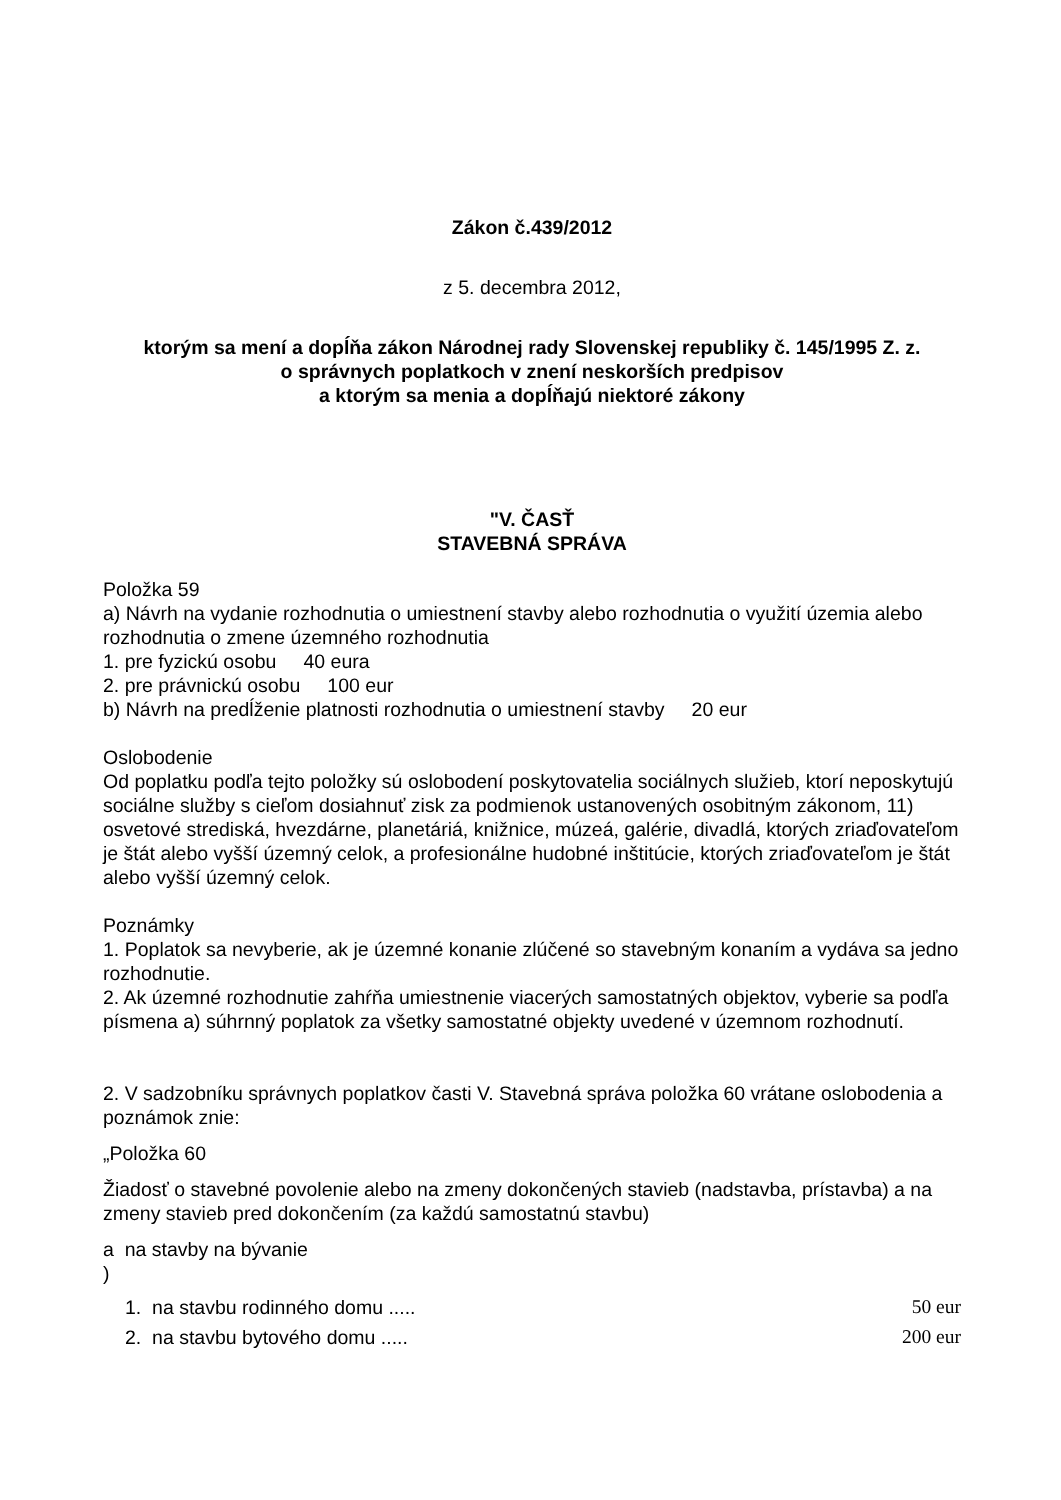Zákon č.439/2012
z 5. decembra 2012,
ktorým sa mení a dopĺňa zákon Národnej rady Slovenskej republiky č. 145/1995 Z. z.
o správnych poplatkoch v znení neskorších predpisov
a ktorým sa menia a dopĺňajú niektoré zákony
"V. ČASŤ
STAVEBNÁ SPRÁVA
Položka 59
a) Návrh na vydanie rozhodnutia o umiestnení stavby alebo rozhodnutia o využití územia alebo rozhodnutia o zmene územného rozhodnutia
1. pre fyzickú osobu 40 eura
2. pre právnickú osobu 100 eur
b) Návrh na predĺženie platnosti rozhodnutia o umiestnení stavby 20 eur
Oslobodenie
Od poplatku podľa tejto položky sú oslobodení poskytovatelia sociálnych služieb, ktorí neposkytujú sociálne služby s cieľom dosiahnuť zisk za podmienok ustanovených osobitným zákonom, 11) osvetové strediská, hvezdárne, planetáriá, knižnice, múzeá, galérie, divadlá, ktorých zriaďovateľom je štát alebo vyšší územný celok, a profesionálne hudobné inštitúcie, ktorých zriaďovateľom je štát alebo vyšší územný celok.
Poznámky
1. Poplatok sa nevyberie, ak je územné konanie zlúčené so stavebným konaním a vydáva sa jedno rozhodnutie.
2. Ak územné rozhodnutie zahŕňa umiestnenie viacerých samostatných objektov, vyberie sa podľa písmena a) súhrnný poplatok za všetky samostatné objekty uvedené v územnom rozhodnutí.
2. V sadzobníku správnych poplatkov časti V. Stavebná správa položka 60 vrátane oslobodenia a poznámok znie:
„Položka 60
Žiadosť o stavebné povolenie alebo na zmeny dokončených stavieb (nadstavba, prístavba) a na zmeny stavieb pred dokončením (za každú samostatnú stavbu)
a na stavby na bývanie
)
1. na stavbu rodinného domu ..... 50 eur
2. na stavbu bytového domu ..... 200 eur